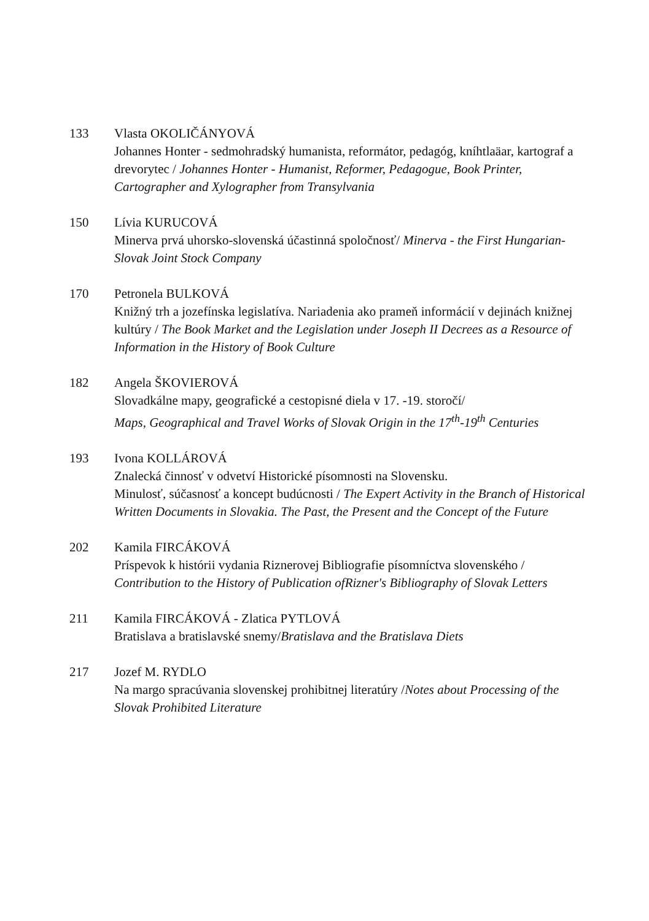133 Vlasta OKOLIČÁNYOVÁ
Johannes Honter - sedmohradský humanista, reformátor, pedagóg, kníhtlaäar, kartograf a drevorytec / Johannes Honter - Humanist, Reformer, Pedagogue, Book Printer, Cartographer and Xylographer from Transylvania
150 Lívia KURUCOVÁ
Minerva prvá uhorsko-slovenská účastinná spoločnosť/ Minerva - the First Hungarian-Slovak Joint Stock Company
170 Petronela BULKOVÁ
Knižný trh a jozefínska legislatíva. Nariadenia ako prameň informácií v dejinách knižnej kultúry / The Book Market and the Legislation under Joseph II Decrees as a Resource of Information in the History of Book Culture
182 Angela ŠKOVIEROVÁ
Slovadkálne mapy, geografické a cestopisné diela v 17. -19. storočí/
Maps, Geographical and Travel Works of Slovak Origin in the 17<sup>th</sup>-19<sup>th</sup> Centuries
193 Ivona KOLLÁROVÁ
Znalecká činnosť v odvetví Historické písomnosti na Slovensku.
Minulosť, súčasnosť a koncept budúcnosti / The Expert Activity in the Branch of Historical Written Documents in Slovakia. The Past, the Present and the Concept of the Future
202 Kamila FIRCÁKOVÁ
Príspevok k histórii vydania Riznerovej Bibliografie písomníctva slovenského / Contribution to the History of Publication ofRizner's Bibliography of Slovak Letters
211 Kamila FIRCÁKOVÁ - Zlatica PYTLOVÁ
Bratislava a bratislavské snemy/Bratislava and the Bratislava Diets
217 Jozef M. RYDLO
Na margo spracúvania slovenskej prohibitnej literatúry /Notes about Processing of the Slovak Prohibited Literature